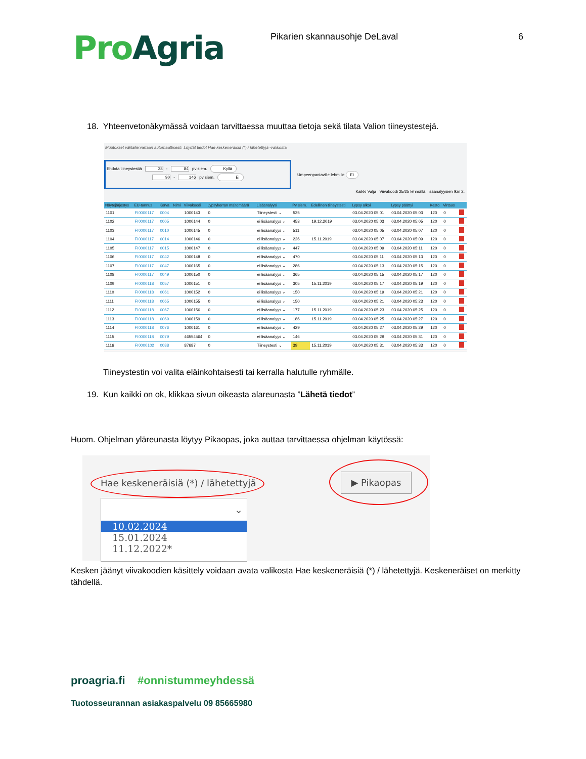Pro Agria
Pikarien skannausohje DeLaval 6
18. Yhteenvetonäkymässä voidaan tarvittaessa muuttaa tietoja sekä tilata Valion tiineystestejä.
Muutokset välitallennetaan automaattisesti. Löydät tiedot Hae keskeneräisiä (*) / lähetettyjä -valikosta.
Ehdota tiineystestiä 28 - 84 pv siem. Kyllä
90 - 146 pv siem. Ei
Umpeenpantaville lehmille Ei
Kaikki Valja Viivakoodi 25/25 lehmällä, lisäanalyysien lkm 2.
| Näytejärjestys | EU-tunnus | Korva | Nimi | Viivakoodi | Lypsykerran maitomäärä | Lisäanalyysi | Pv siem. | Edellinen tiineystesti | Lypsy alkoi | Lypsy päättyi | Kesto | Virtaus | |
| --- | --- | --- | --- | --- | --- | --- | --- | --- | --- | --- | --- | --- | --- |
| 1101 | FI0000117 | 0004 | | 1000143 | 0 | Tiineystesti ⌄ | 525 | | 03.04.2020 05:01 | 03.04.2020 05:03 | 120 | 0 | |
| 1102 | FI0000117 | 0005 | | 1000144 | 0 | ei lisäanalyys ⌄ | 453 | 19.12.2019 | 03.04.2020 05:03 | 03.04.2020 05:05 | 120 | 0 | |
| 1103 | FI0000117 | 0010 | | 1000145 | 0 | ei lisäanalyys ⌄ | 511 | | 03.04.2020 05:05 | 03.04.2020 05:07 | 120 | 0 | |
| 1104 | FI0000117 | 0014 | | 1000146 | 0 | ei lisäanalyys ⌄ | 226 | 15.11.2019 | 03.04.2020 05:07 | 03.04.2020 05:09 | 120 | 0 | |
| 1105 | FI0000117 | 0015 | | 1000147 | 0 | ei lisäanalyys ⌄ | 447 | | 03.04.2020 05:09 | 03.04.2020 05:11 | 120 | 0 | |
| 1106 | FI0000117 | 0042 | | 1000148 | 0 | ei lisäanalyys ⌄ | 470 | | 03.04.2020 05:11 | 03.04.2020 05:13 | 120 | 0 | |
| 1107 | FI0000117 | 0047 | | 1000165 | 0 | ei lisäanalyys ⌄ | 286 | | 03.04.2020 05:13 | 03.04.2020 05:15 | 120 | 0 | |
| 1108 | FI0000117 | 0049 | | 1000150 | 0 | ei lisäanalyys ⌄ | 365 | | 03.04.2020 05:15 | 03.04.2020 05:17 | 120 | 0 | |
| 1109 | FI0000118 | 0057 | | 1000151 | 0 | ei lisäanalyys ⌄ | 305 | 15.11.2019 | 03.04.2020 05:17 | 03.04.2020 05:19 | 120 | 0 | |
| 1110 | FI0000118 | 0061 | | 1000152 | 0 | ei lisäanalyys ⌄ | 150 | | 03.04.2020 05:19 | 03.04.2020 05:21 | 120 | 0 | |
| 1111 | FI0000118 | 0065 | | 1000155 | 0 | ei lisäanalyys ⌄ | 150 | | 03.04.2020 05:21 | 03.04.2020 05:23 | 120 | 0 | |
| 1112 | FI0000118 | 0067 | | 1000156 | 0 | ei lisäanalyys ⌄ | 177 | 15.11.2019 | 03.04.2020 05:23 | 03.04.2020 05:25 | 120 | 0 | |
| 1113 | FI0000118 | 0069 | | 1000159 | 0 | ei lisäanalyys ⌄ | 186 | 15.11.2019 | 03.04.2020 05:25 | 03.04.2020 05:27 | 120 | 0 | |
| 1114 | FI0000118 | 0076 | | 1000161 | 0 | ei lisäanalyys ⌄ | 429 | | 03.04.2020 05:27 | 03.04.2020 05:29 | 120 | 0 | |
| 1115 | FI0000118 | 0079 | | 46554564 | 0 | ei lisäanalyys ⌄ | 146 | | 03.04.2020 05:29 | 03.04.2020 05:31 | 120 | 0 | |
| 1116 | FI0000102 | 0088 | | 87687 | 0 | Tiineystesti ⌄ | 39 | 15.11.2019 | 03.04.2020 05:31 | 03.04.2020 05:33 | 120 | 0 | |
Tiineystestin voi valita eläinkohtaisesti tai kerralla halutulle ryhmälle.
19. Kun kaikki on ok, klikkaa sivun oikeasta alareunasta ”Lähetä tiedot”
Huom. Ohjelman yläreunasta löytyy Pikaopas, joka auttaa tarvittaessa ohjelman käytössä:
Hae keskeneräisiä (*) / lähetettyjä
▶ Pikaopas
⌄
10.02.2024
15.01.2024
11.12.2022*
Kesken jäänyt viivakoodien käsittely voidaan avata valikosta Hae keskeneräisiä (*) / lähetettyjä. Keskeneräiset on merkitty tähdellä.
proagria.fi #onnistummeyhdessä
Tuotosseurannan asiakaspalvelu 09 85665980